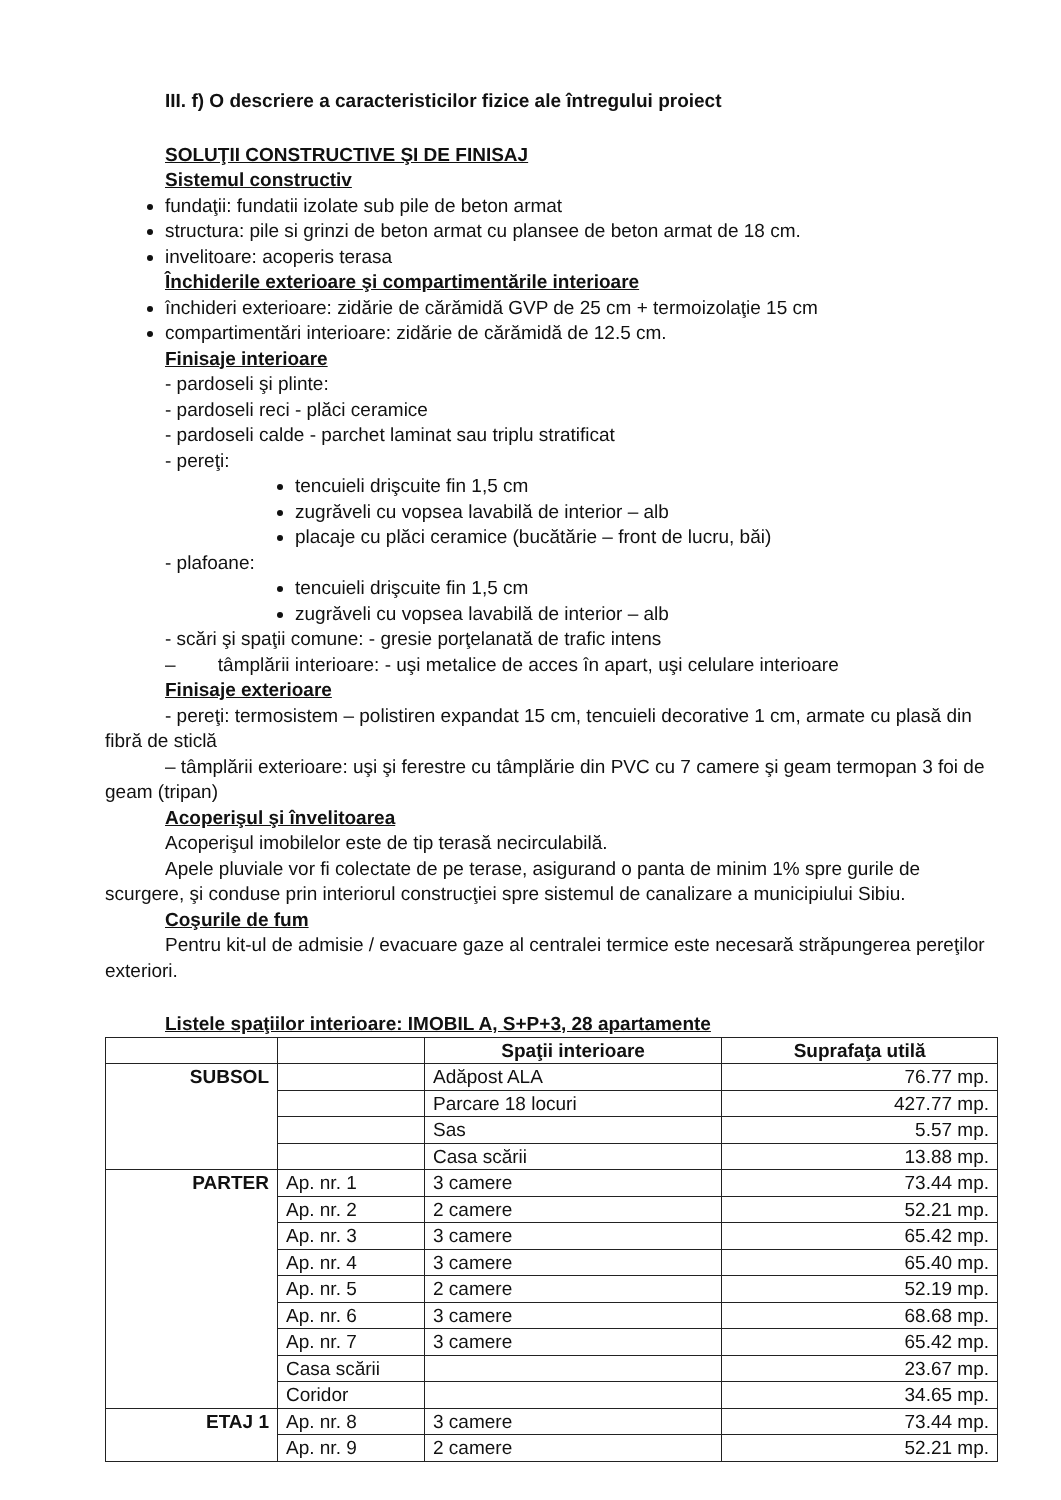III. f) O descriere a caracteristicilor fizice ale întregului proiect
SOLUŢII CONSTRUCTIVE ŞI DE FINISAJ
Sistemul constructiv
fundaţii: fundatii izolate sub pile de beton armat
structura: pile si grinzi de beton armat cu plansee de beton armat de 18 cm.
invelitoare: acoperis terasa
Închiderile exterioare şi compartimentările interioare
închideri exterioare: zidărie de cărămidă GVP de 25 cm + termoizolaţie 15 cm
compartimentări interioare: zidărie de cărămidă de 12.5 cm.
Finisaje interioare
- pardoseli şi plinte:
- pardoseli reci - plăci ceramice
- pardoseli calde - parchet laminat sau triplu stratificat
- pereţi:
tencuieli drişcuite fin 1,5 cm
zugrăveli cu vopsea lavabilă de interior – alb
placaje cu plăci ceramice (bucătărie – front de lucru, băi)
- plafoane:
tencuieli drişcuite fin 1,5 cm
zugrăveli cu vopsea lavabilă de interior – alb
- scări şi spaţii comune: - gresie porţelanată de trafic intens
– tâmplării interioare: - uşi metalice de acces în apart, uşi celulare interioare
Finisaje exterioare
- pereţi: termosistem – polistiren expandat 15 cm, tencuieli decorative 1 cm, armate cu plasă din fibră de sticlă
– tâmplării exterioare: uşi şi ferestre cu tâmplărie din PVC cu 7 camere şi geam termopan 3 foi de geam (tripan)
Acoperişul şi învelitoarea
Acoperişul imobilelor este de tip terasă necirculabilă.
Apele pluviale vor fi colectate de pe terase, asigurand o panta de minim 1% spre gurile de scurgere, şi conduse prin interiorul construcţiei spre sistemul de canalizare a municipiului Sibiu.
Coşurile de fum
Pentru kit-ul de admisie / evacuare gaze al centralei termice este necesară străpungerea pereţilor exteriori.
Listele spaţiilor interioare: IMOBIL A, S+P+3, 28 apartamente
| | | Spaţii interioare | Suprafaţa utilă |
| --- | --- | --- | --- |
| SUBSOL | | Adăpost ALA | 76.77 mp. |
| | | Parcare 18 locuri | 427.77 mp. |
| | | Sas | 5.57 mp. |
| | | Casa scării | 13.88 mp. |
| PARTER | Ap. nr. 1 | 3 camere | 73.44 mp. |
| | Ap. nr. 2 | 2 camere | 52.21 mp. |
| | Ap. nr. 3 | 3 camere | 65.42 mp. |
| | Ap. nr. 4 | 3 camere | 65.40 mp. |
| | Ap. nr. 5 | 2 camere | 52.19 mp. |
| | Ap. nr. 6 | 3 camere | 68.68 mp. |
| | Ap. nr. 7 | 3 camere | 65.42 mp. |
| | Casa scării | | 23.67 mp. |
| | Coridor | | 34.65 mp. |
| ETAJ 1 | Ap. nr. 8 | 3 camere | 73.44 mp. |
| | Ap. nr. 9 | 2 camere | 52.21 mp. |